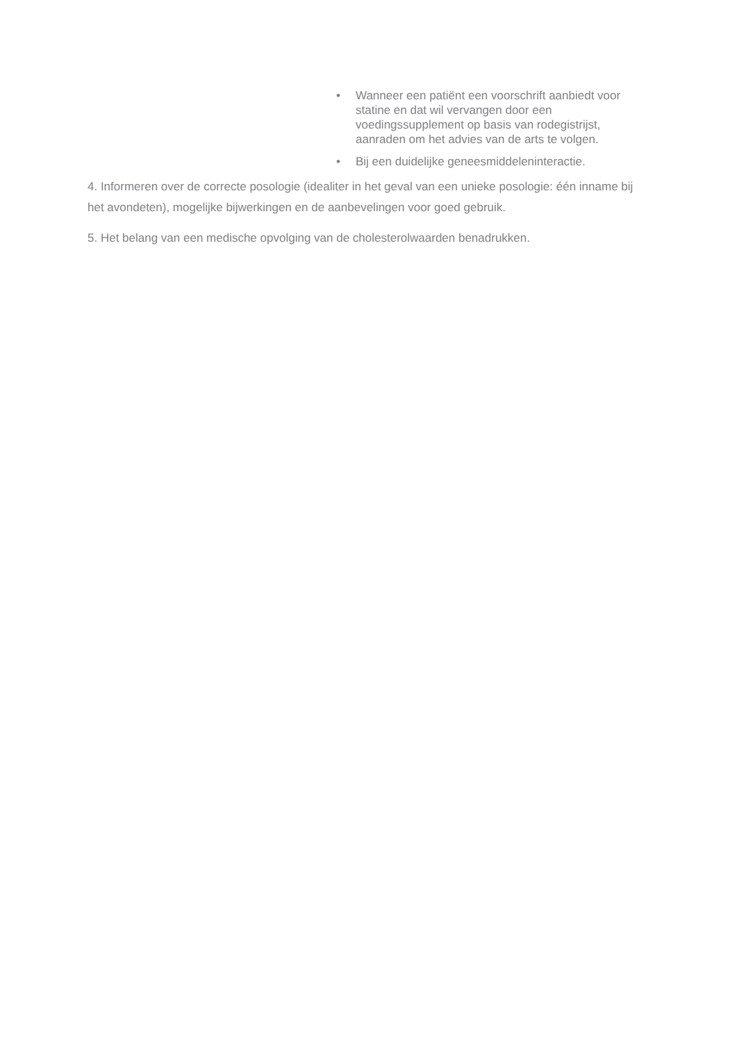• Wanneer een patiënt een voorschrift aanbiedt voor statine en dat wil vervangen door een voedingssupplement op basis van rodegistrijst, aanraden om het advies van de arts te volgen.
• Bij een duidelijke geneesmiddeleninteractie.
4. Informeren over de correcte posologie (idealiter in het geval van een unieke posologie: één inname bij het avondeten), mogelijke bijwerkingen en de aanbevelingen voor goed gebruik.
5. Het belang van een medische opvolging van de cholesterolwaarden benadrukken.